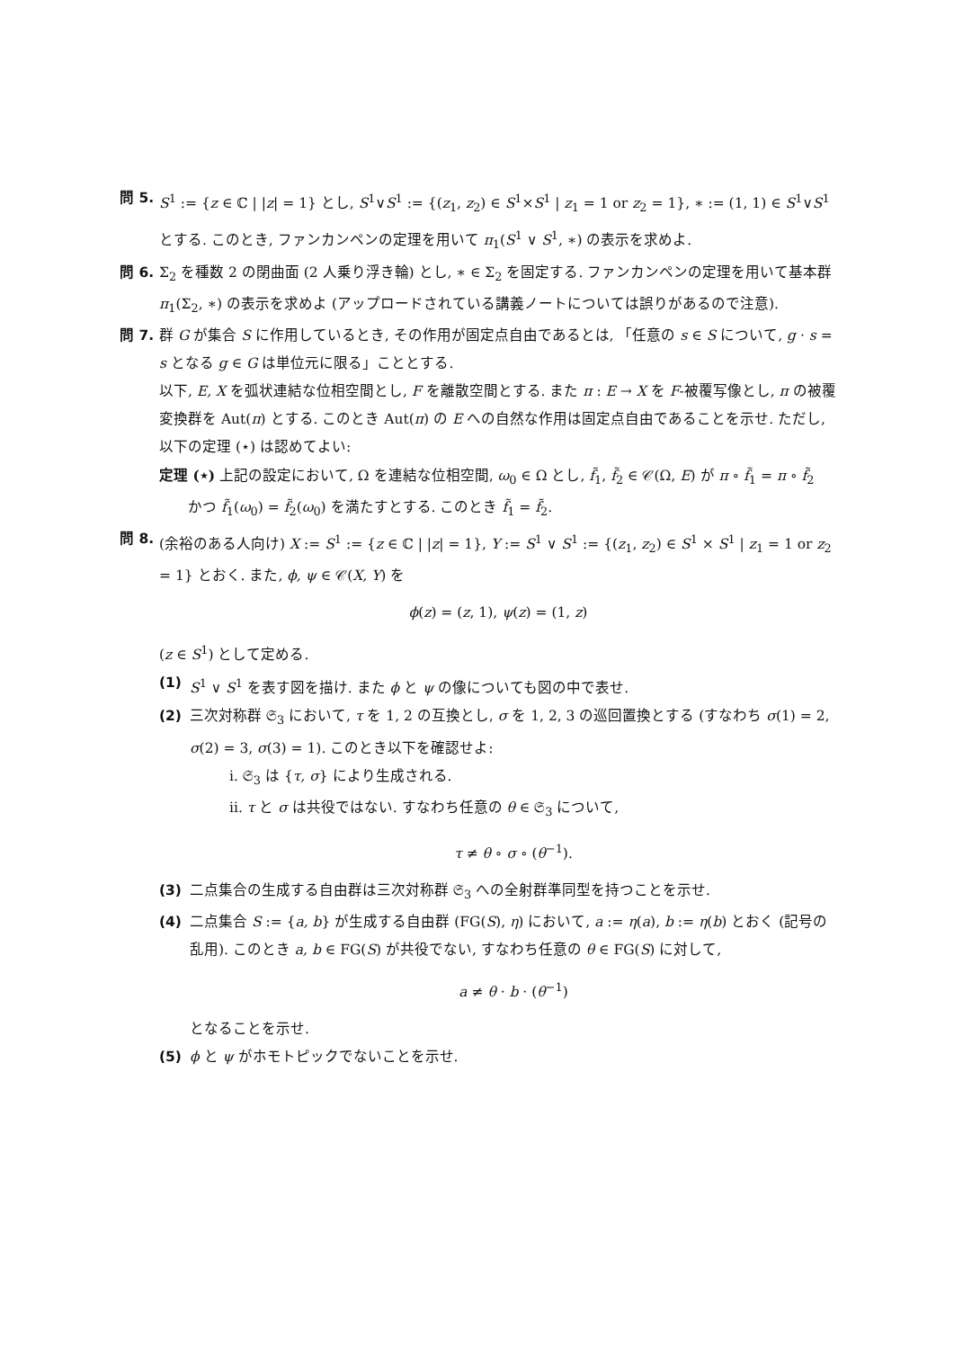問 5. S<sup>1</sup> := {z ∈ ℂ | |z| = 1} とし, S<sup>1</sup>∨S<sup>1</sup> := {(z<sub>1</sub>, z<sub>2</sub>) ∈ S<sup>1</sup>×S<sup>1</sup> | z<sub>1</sub> = 1 or z<sub>2</sub> = 1}, ∗ := (1, 1) ∈ S<sup>1</sup>∨S<sup>1</sup> とする. このとき, ファンカンペンの定理を用いて π<sub>1</sub>(S<sup>1</sup> ∨ S<sup>1</sup>, ∗) の表示を求めよ.
問 6. Σ<sub>2</sub> を種数 2 の閉曲面 (2 人乗り浮き輪) とし, ∗ ∈ Σ<sub>2</sub> を固定する. ファンカンペンの定理を用いて基本群 π<sub>1</sub>(Σ<sub>2</sub>, ∗) の表示を求めよ (アップロードされている講義ノートについては誤りがあるので注意).
問 7. 群 G が集合 S に作用しているとき, その作用が固定点自由であるとは, 「任意の s ∈ S について, g · s = s となる g ∈ G は単位元に限る」こととする.
以下, E, X を弧状連結な位相空間とし, F を離散空間とする. また π : E → X を F-被覆写像とし, π の被覆変換群を Aut(π) とする. このとき Aut(π) の E への自然な作用は固定点自由であることを示せ. ただし, 以下の定理 (⋆) は認めてよい:
定理 (⋆) 上記の設定において, Ω を連結な位相空間, ω<sub>0</sub> ∈ Ω とし, f̃<sub>1</sub>, f̃<sub>2</sub> ∈ 𝒞(Ω, E) が π ∘ f̃<sub>1</sub> = π ∘ f̃<sub>2</sub>
かつ f̃<sub>1</sub>(ω<sub>0</sub>) = f̃<sub>2</sub>(ω<sub>0</sub>) を満たすとする. このとき f̃<sub>1</sub> = f̃<sub>2</sub>.
問 8. (余裕のある人向け) X := S<sup>1</sup> := {z ∈ ℂ | |z| = 1}, Y := S<sup>1</sup> ∨ S<sup>1</sup> := {(z<sub>1</sub>, z<sub>2</sub>) ∈ S<sup>1</sup> × S<sup>1</sup> | z<sub>1</sub> = 1 or z<sub>2</sub> = 1} とおく. また, ϕ, ψ ∈ 𝒞(X, Y) を
ϕ(z) = (z, 1), ψ(z) = (1, z)
(z ∈ S<sup>1</sup>) として定める.
(1) S<sup>1</sup> ∨ S<sup>1</sup> を表す図を描け. また ϕ と ψ の像についても図の中で表せ.
(2) 三次対称群 𝔖<sub>3</sub> において, τ を 1, 2 の互換とし, σ を 1, 2, 3 の巡回置換とする (すなわち σ(1) = 2, σ(2) = 3, σ(3) = 1). このとき以下を確認せよ:
i. 𝔖<sub>3</sub> は {τ, σ} により生成される.
ii. τ と σ は共役ではない. すなわち任意の θ ∈ 𝔖<sub>3</sub> について,
τ ≠ θ ∘ σ ∘ (θ<sup>−1</sup>).
(3) 二点集合の生成する自由群は三次対称群 𝔖<sub>3</sub> への全射群準同型を持つことを示せ.
(4) 二点集合 S := {a, b} が生成する自由群 (FG(S), η) において, a := η(a), b := η(b) とおく (記号の乱用). このとき a, b ∈ FG(S) が共役でない, すなわち任意の θ ∈ FG(S) に対して,
a ≠ θ · b · (θ<sup>−1</sup>)
となることを示せ.
(5) ϕ と ψ がホモトピックでないことを示せ.